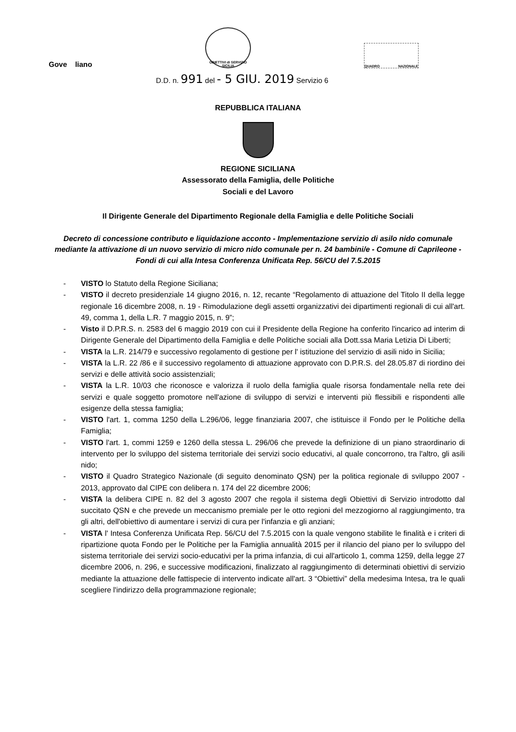Gove liano
OBIETTIVI di SERVIZIO SICILIA
QUADRO NAZIONALE
D.D. n. 991 del - 5 GIU. 2019 Servizio 6
REPUBBLICA ITALIANA
REGIONE SICILIANA
Assessorato della Famiglia, delle Politiche
Sociali e del Lavoro
Il Dirigente Generale del Dipartimento Regionale della Famiglia e delle Politiche Sociali
Decreto di concessione contributo e liquidazione acconto - Implementazione servizio di asilo nido comunale mediante la attivazione di un nuovo servizio di micro nido comunale per n. 24 bambini/e - Comune di Caprileone - Fondi di cui alla Intesa Conferenza Unificata Rep. 56/CU del 7.5.2015
- VISTO lo Statuto della Regione Siciliana;
- VISTO il decreto presidenziale 14 giugno 2016, n. 12, recante “Regolamento di attuazione del Titolo II della legge regionale 16 dicembre 2008, n. 19 - Rimodulazione degli assetti organizzativi dei dipartimenti regionali di cui all'art. 49, comma 1, della L.R. 7 maggio 2015, n. 9”;
- Visto il D.P.R.S. n. 2583 del 6 maggio 2019 con cui il Presidente della Regione ha conferito l'incarico ad interim di Dirigente Generale del Dipartimento della Famiglia e delle Politiche sociali alla Dott.ssa Maria Letizia Di Liberti;
- VISTA la L.R. 214/79 e successivo regolamento di gestione per l' istituzione del servizio di asili nido in Sicilia;
- VISTA la L.R. 22 /86 e il successivo regolamento di attuazione approvato con D.P.R.S. del 28.05.87 di riordino dei servizi e delle attività socio assistenziali;
- VISTA la L.R. 10/03 che riconosce e valorizza il ruolo della famiglia quale risorsa fondamentale nella rete dei servizi e quale soggetto promotore nell'azione di sviluppo di servizi e interventi più flessibili e rispondenti alle esigenze della stessa famiglia;
- VISTO l'art. 1, comma 1250 della L.296/06, legge finanziaria 2007, che istituisce il Fondo per le Politiche della Famiglia;
- VISTO l'art. 1, commi 1259 e 1260 della stessa L. 296/06 che prevede la definizione di un piano straordinario di intervento per lo sviluppo del sistema territoriale dei servizi socio educativi, al quale concorrono, tra l'altro, gli asili nido;
- VISTO il Quadro Strategico Nazionale (di seguito denominato QSN) per la politica regionale di sviluppo 2007 - 2013, approvato dal CIPE con delibera n. 174 del 22 dicembre 2006;
- VISTA la delibera CIPE n. 82 del 3 agosto 2007 che regola il sistema degli Obiettivi di Servizio introdotto dal succitato QSN e che prevede un meccanismo premiale per le otto regioni del mezzogiorno al raggiungimento, tra gli altri, dell'obiettivo di aumentare i servizi di cura per l'infanzia e gli anziani;
- VISTA l' Intesa Conferenza Unificata Rep. 56/CU del 7.5.2015 con la quale vengono stabilite le finalità e i criteri di ripartizione quota Fondo per le Politiche per la Famiglia annualità 2015 per il rilancio del piano per lo sviluppo del sistema territoriale dei servizi socio-educativi per la prima infanzia, di cui all'articolo 1, comma 1259, della legge 27 dicembre 2006, n. 296, e successive modificazioni, finalizzato al raggiungimento di determinati obiettivi di servizio mediante la attuazione delle fattispecie di intervento indicate all'art. 3 “Obiettivi” della medesima Intesa, tra le quali scegliere l'indirizzo della programmazione regionale;